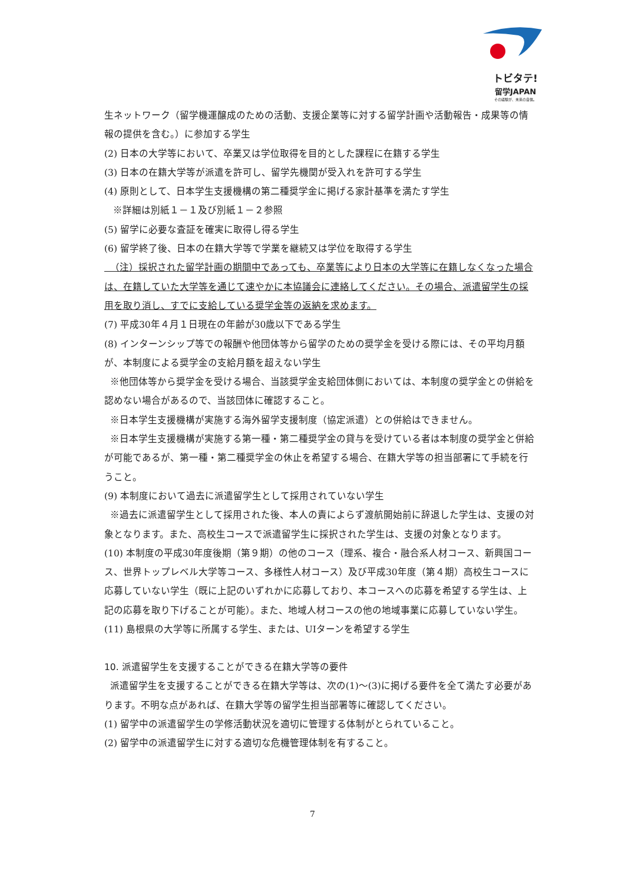トビタテ!
留学JAPAN
その経験が、未来の自信。
生ネットワーク（留学機運醸成のための活動、支援企業等に対する留学計画や活動報告・成果等の情報の提供を含む。）に参加する学生
(2) 日本の大学等において、卒業又は学位取得を目的とした課程に在籍する学生
(3) 日本の在籍大学等が派遣を許可し、留学先機関が受入れを許可する学生
(4) 原則として、日本学生支援機構の第二種奨学金に掲げる家計基準を満たす学生
※詳細は別紙１－１及び別紙１－２参照
(5) 留学に必要な査証を確実に取得し得る学生
(6) 留学終了後、日本の在籍大学等で学業を継続又は学位を取得する学生
（注）採択された留学計画の期間中であっても、卒業等により日本の大学等に在籍しなくなった場合は、在籍していた大学等を通じて速やかに本協議会に連絡してください。その場合、派遣留学生の採用を取り消し、すでに支給している奨学金等の返納を求めます。
(7) 平成30年４月１日現在の年齢が30歳以下である学生
(8) インターンシップ等での報酬や他団体等から留学のための奨学金を受ける際には、その平均月額が、本制度による奨学金の支給月額を超えない学生
※他団体等から奨学金を受ける場合、当該奨学金支給団体側においては、本制度の奨学金との併給を認めない場合があるので、当該団体に確認すること。
※日本学生支援機構が実施する海外留学支援制度（協定派遣）との併給はできません。
※日本学生支援機構が実施する第一種・第二種奨学金の貸与を受けている者は本制度の奨学金と併給が可能であるが、第一種・第二種奨学金の休止を希望する場合、在籍大学等の担当部署にて手続を行うこと。
(9) 本制度において過去に派遣留学生として採用されていない学生
※過去に派遣留学生として採用された後、本人の責によらず渡航開始前に辞退した学生は、支援の対象となります。また、高校生コースで派遣留学生に採択された学生は、支援の対象となります。
(10) 本制度の平成30年度後期（第９期）の他のコース（理系、複合・融合系人材コース、新興国コース、世界トップレベル大学等コース、多様性人材コース）及び平成30年度（第４期）高校生コースに応募していない学生（既に上記のいずれかに応募しており、本コースへの応募を希望する学生は、上記の応募を取り下げることが可能）。また、地域人材コースの他の地域事業に応募していない学生。
(11) 島根県の大学等に所属する学生、または、UIターンを希望する学生
10. 派遣留学生を支援することができる在籍大学等の要件
派遣留学生を支援することができる在籍大学等は、次の(1)～(3)に掲げる要件を全て満たす必要があります。不明な点があれば、在籍大学等の留学生担当部署等に確認してください。
(1) 留学中の派遣留学生の学修活動状況を適切に管理する体制がとられていること。
(2) 留学中の派遣留学生に対する適切な危機管理体制を有すること。
7